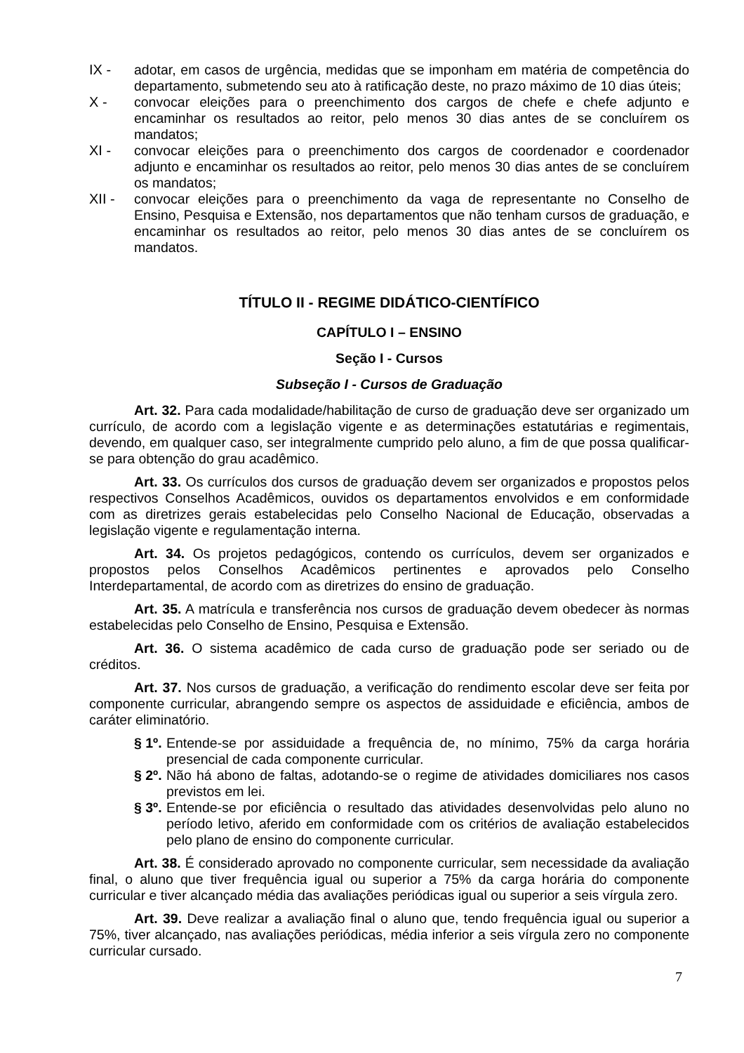IX - adotar, em casos de urgência, medidas que se imponham em matéria de competência do departamento, submetendo seu ato à ratificação deste, no prazo máximo de 10 dias úteis;
X - convocar eleições para o preenchimento dos cargos de chefe e chefe adjunto e encaminhar os resultados ao reitor, pelo menos 30 dias antes de se concluírem os mandatos;
XI - convocar eleições para o preenchimento dos cargos de coordenador e coordenador adjunto e encaminhar os resultados ao reitor, pelo menos 30 dias antes de se concluírem os mandatos;
XII - convocar eleições para o preenchimento da vaga de representante no Conselho de Ensino, Pesquisa e Extensão, nos departamentos que não tenham cursos de graduação, e encaminhar os resultados ao reitor, pelo menos 30 dias antes de se concluírem os mandatos.
TÍTULO II - REGIME DIDÁTICO-CIENTÍFICO
CAPÍTULO I – ENSINO
Seção I - Cursos
Subseção I - Cursos de Graduação
Art. 32. Para cada modalidade/habilitação de curso de graduação deve ser organizado um currículo, de acordo com a legislação vigente e as determinações estatutárias e regimentais, devendo, em qualquer caso, ser integralmente cumprido pelo aluno, a fim de que possa qualificar-se para obtenção do grau acadêmico.
Art. 33. Os currículos dos cursos de graduação devem ser organizados e propostos pelos respectivos Conselhos Acadêmicos, ouvidos os departamentos envolvidos e em conformidade com as diretrizes gerais estabelecidas pelo Conselho Nacional de Educação, observadas a legislação vigente e regulamentação interna.
Art. 34. Os projetos pedagógicos, contendo os currículos, devem ser organizados e propostos pelos Conselhos Acadêmicos pertinentes e aprovados pelo Conselho Interdepartamental, de acordo com as diretrizes do ensino de graduação.
Art. 35. A matrícula e transferência nos cursos de graduação devem obedecer às normas estabelecidas pelo Conselho de Ensino, Pesquisa e Extensão.
Art. 36. O sistema acadêmico de cada curso de graduação pode ser seriado ou de créditos.
Art. 37. Nos cursos de graduação, a verificação do rendimento escolar deve ser feita por componente curricular, abrangendo sempre os aspectos de assiduidade e eficiência, ambos de caráter eliminatório.
§ 1º. Entende-se por assiduidade a frequência de, no mínimo, 75% da carga horária presencial de cada componente curricular.
§ 2º. Não há abono de faltas, adotando-se o regime de atividades domiciliares nos casos previstos em lei.
§ 3º. Entende-se por eficiência o resultado das atividades desenvolvidas pelo aluno no período letivo, aferido em conformidade com os critérios de avaliação estabelecidos pelo plano de ensino do componente curricular.
Art. 38. É considerado aprovado no componente curricular, sem necessidade da avaliação final, o aluno que tiver frequência igual ou superior a 75% da carga horária do componente curricular e tiver alcançado média das avaliações periódicas igual ou superior a seis vírgula zero.
Art. 39. Deve realizar a avaliação final o aluno que, tendo frequência igual ou superior a 75%, tiver alcançado, nas avaliações periódicas, média inferior a seis vírgula zero no componente curricular cursado.
7